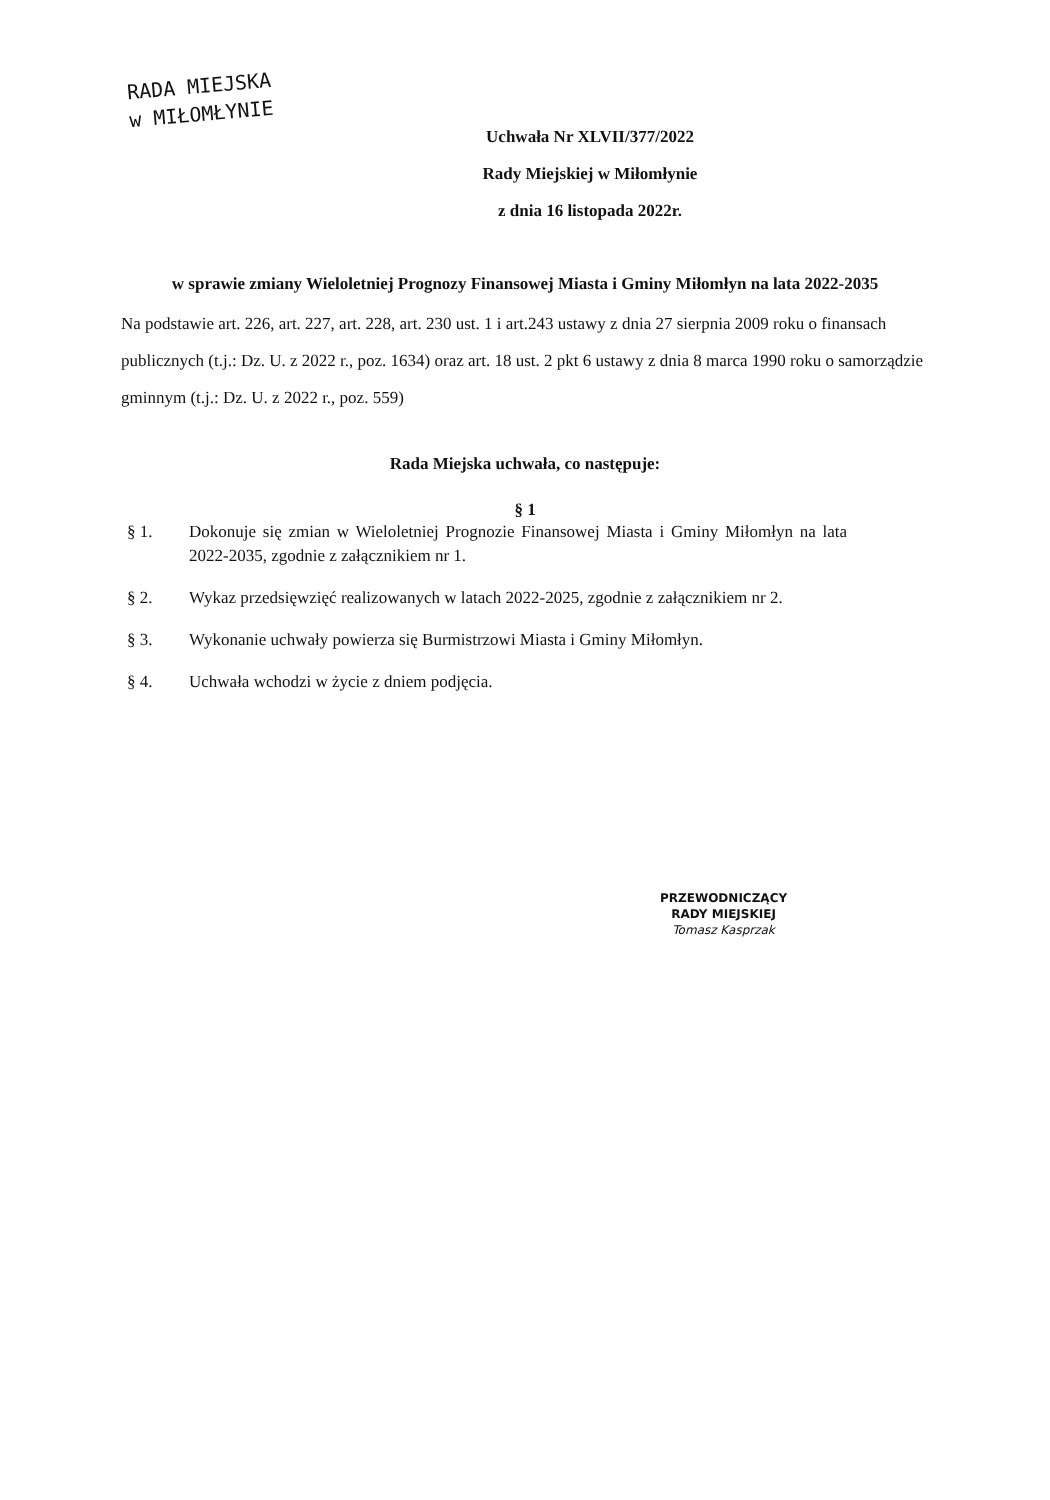RADA MIEJSKA
w MIŁOMŁYNIE
Uchwała Nr XLVII/377/2022
Rady Miejskiej w Miłomłynie
z dnia 16 listopada 2022r.
w sprawie zmiany Wieloletniej Prognozy Finansowej Miasta i Gminy Miłomłyn na lata 2022-2035
Na podstawie art. 226, art. 227, art. 228, art. 230 ust. 1 i art.243 ustawy z dnia 27 sierpnia 2009 roku o finansach publicznych (t.j.: Dz. U. z 2022 r., poz. 1634) oraz art. 18 ust. 2 pkt 6 ustawy z dnia 8 marca 1990 roku o samorządzie gminnym (t.j.: Dz. U. z 2022 r., poz. 559)
Rada Miejska uchwała, co następuje:
§ 1
§ 1. Dokonuje się zmian w Wieloletniej Prognozie Finansowej Miasta i Gminy Miłomłyn na lata 2022-2035, zgodnie z załącznikiem nr 1.
§ 2. Wykaz przedsięwzięć realizowanych w latach 2022-2025, zgodnie z załącznikiem nr 2.
§ 3. Wykonanie uchwały powierza się Burmistrzowi Miasta i Gminy Miłomłyn.
§ 4. Uchwała wchodzi w życie z dniem podjęcia.
PRZEWODNICZĄCY
RADY MIEJSKIEJ
Tomasz Kasprzak